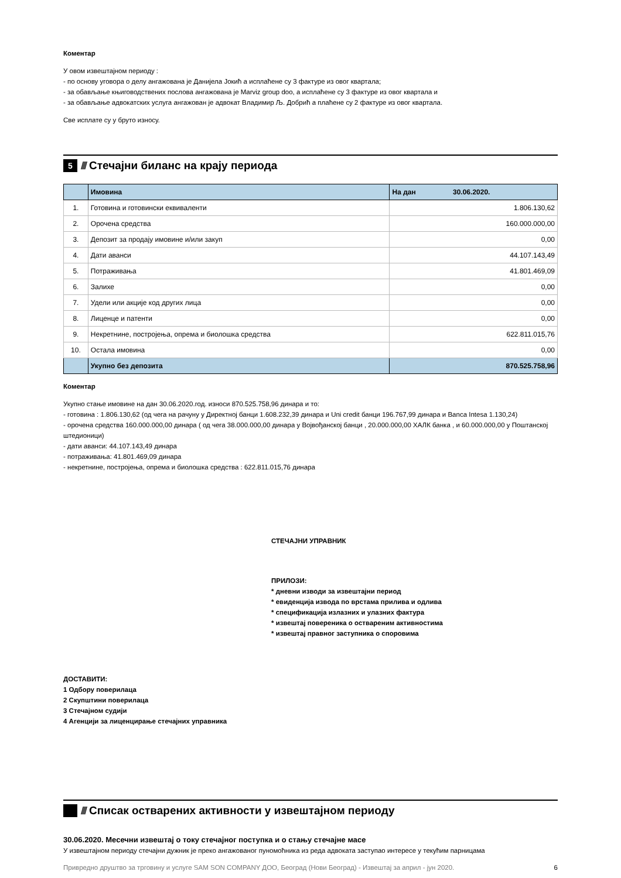Коментар
У овом извештајном периоду :
- по основу уговора о делу ангажована је Данијела Јокић а исплаћене су 3 фактуре из овог квартала;
- за обављање књиговодствених послова ангажована је Marviz group doo, а исплаћене су 3 фактуре из овог квартала и
- за обављање адвокатских услуга ангажован је адвокат Владимир Љ. Добрић а плаћене су 2 фактуре из овог квартала.
Све исплате су у бруто износу.
5 ////
Стечајни биланс на крају периода
| | Имовина | На дан 30.06.2020. |
| --- | --- | --- |
| 1. | Готовина и готовински еквиваленти | 1.806.130,62 |
| 2. | Орочена средства | 160.000.000,00 |
| 3. | Депозит за продају имовине и/или закуп | 0,00 |
| 4. | Дати аванси | 44.107.143,49 |
| 5. | Потраживања | 41.801.469,09 |
| 6. | Залихе | 0,00 |
| 7. | Удели или акције код других лица | 0,00 |
| 8. | Лиценце и патенти | 0,00 |
| 9. | Некретнине, постројења, опрема и биолошка средства | 622.811.015,76 |
| 10. | Остала имовина | 0,00 |
| | Укупно без депозита | 870.525.758,96 |
Коментар
Укупно стање имовине на дан 30.06.2020.год. износи 870.525.758,96 динара и то:
- готовина : 1.806.130,62 (од чега на рачуну у Директној банци 1.608.232,39 динара и Uni credit банци 196.767,99 динара и Banca Intesa 1.130,24)
- орочена средства 160.000.000,00 динара ( од чега 38.000.000,00 динара у Војвођанској банци , 20.000.000,00 ХАЛК банка , и 60.000.000,00 у Поштанској штедионици)
- дати аванси: 44.107.143,49 динара
- потраживања: 41.801.469,09 динара
- некретнине, постројења, опрема и биолошка средства : 622.811.015,76 динара
СТЕЧАЈНИ УПРАВНИК
ПРИЛОЗИ:
* дневни изводи за извештајни период
* евиденција извода по врстама прилива и одлива
* спецификација излазних и улазних фактура
* извештај повереника о оствареним активностима
* извештај правног заступника о споровима
ДОСТАВИТИ:
1 Одбору поверилаца
2 Скупштини поверилаца
3 Стечајном судији
4 Агенцији за лиценцирање стечајних управника
////
Списак остварених активности у извештајном периоду
30.06.2020. Месечни извештај о току стечајног поступка и о стању стечајне масе
У извештајном периоду стечајни дужник је преко ангажованог пуномоћника из реда адвоката заступао интересе у текућим парницама
Привредно друштво за трговину и услуге SAM SON COMPANY ДОО, Београд (Нови Београд) - Извештај за април - јун 2020. 6